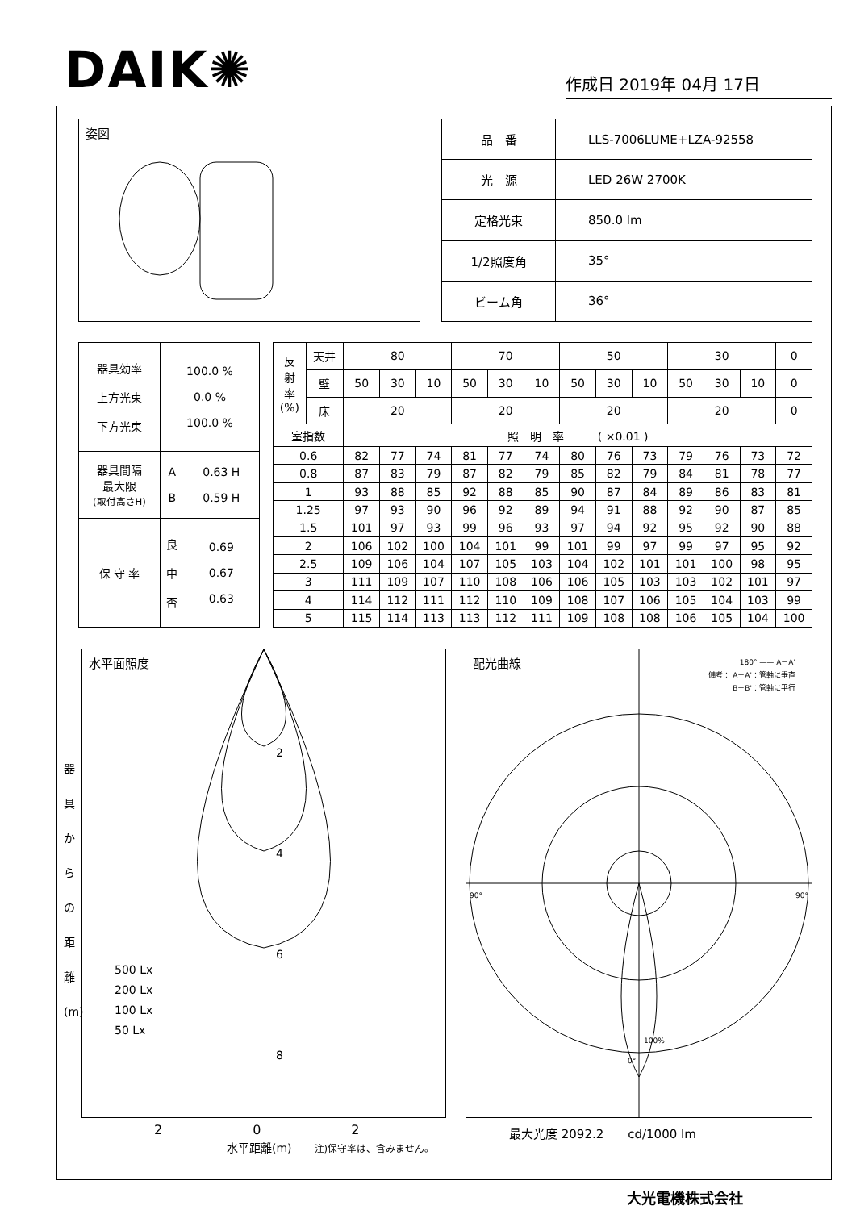DAIK✺
作成日 2019年 04月 17日
姿図
| 品 番 | LLS-7006LUME+LZA-92558 |
| 光 源 | LED 26W 2700K |
| 定格光束 | 850.0 lm |
| 1/2照度角 | 35° |
| ビーム角 | 36° |
| 器具効率 上方光束 下方光束 | 100.0 % 0.0 % 100.0 % | |
| 器具間隔 最大限 (取付高さH) | A B | 0.63 H 0.59 H |
| 保 守 率 | 良 中 否 | 0.69 0.67 0.63 |
| 反 射 率 (%) | 天井 | 80 | | | 70 | | | 50 | | | 30 | | | 0 |
| | 壁 | 50 | 30 | 10 | 50 | 30 | 10 | 50 | 30 | 10 | 50 | 30 | 10 | 0 |
| | 床 | 20 | | | 20 | | | 20 | | | 20 | | | 0 |
| 室指数 | | 照 明 率 ( ×0.01 ) | | | | | | | | | | | | |
| 0.6 | | 82 | 77 | 74 | 81 | 77 | 74 | 80 | 76 | 73 | 79 | 76 | 73 | 72 |
| 0.8 | | 87 | 83 | 79 | 87 | 82 | 79 | 85 | 82 | 79 | 84 | 81 | 78 | 77 |
| 1 | | 93 | 88 | 85 | 92 | 88 | 85 | 90 | 87 | 84 | 89 | 86 | 83 | 81 |
| 1.25 | | 97 | 93 | 90 | 96 | 92 | 89 | 94 | 91 | 88 | 92 | 90 | 87 | 85 |
| 1.5 | | 101 | 97 | 93 | 99 | 96 | 93 | 97 | 94 | 92 | 95 | 92 | 90 | 88 |
| 2 | | 106 | 102 | 100 | 104 | 101 | 99 | 101 | 99 | 97 | 99 | 97 | 95 | 92 |
| 2.5 | | 109 | 106 | 104 | 107 | 105 | 103 | 104 | 102 | 101 | 101 | 100 | 98 | 95 |
| 3 | | 111 | 109 | 107 | 110 | 108 | 106 | 106 | 105 | 103 | 103 | 102 | 101 | 97 |
| 4 | | 114 | 112 | 111 | 112 | 110 | 109 | 108 | 107 | 106 | 105 | 104 | 103 | 99 |
| 5 | | 115 | 114 | 113 | 113 | 112 | 111 | 109 | 108 | 108 | 106 | 105 | 104 | 100 |
水平面照度
2
4
6
8
500 Lx
200 Lx
100 Lx
50 Lx
器
具
か
ら
の
距
離
(m)
配光曲線
180° —— A－A'
備考： A－A'：管軸に垂直
B－B'：管軸に平行
90° 90°
0°
100%
2　　　　　　　0　　　　　　　2
水平距離(m)　　注)保守率は、含みません。
最大光度 2092.2　　cd/1000 lm
大光電機株式会社